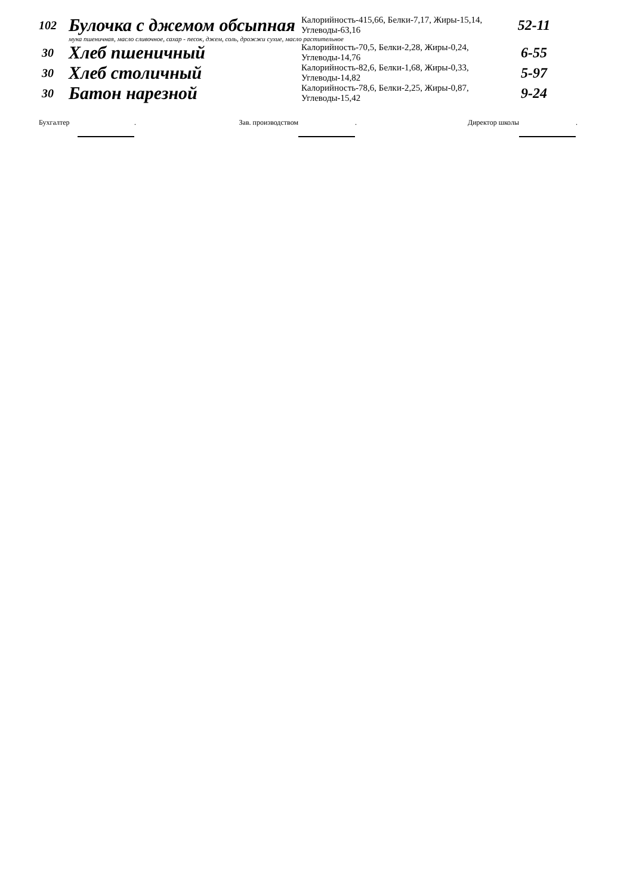| 102 | Булочка с джемом обсыпная | Калорийность-415,66, Белки-7,17, Жиры-15,14, Углеводы-63,16 | 52-11 |
| | мука пшеничная, масло сливочное, сахар - песок, джем, соль, дрожжи сухие, масло растительное | | |
| 30 | Хлеб пшеничный | Калорийность-70,5, Белки-2,28, Жиры-0,24, Углеводы-14,76 | 6-55 |
| 30 | Хлеб столичный | Калорийность-82,6, Белки-1,68, Жиры-0,33, Углеводы-14,82 | 5-97 |
| 30 | Батон нарезной | Калорийность-78,6, Белки-2,25, Жиры-0,87, Углеводы-15,42 | 9-24 |
| Бухгалтер | | . | Зав. производством | | . | Директор школы | | . |